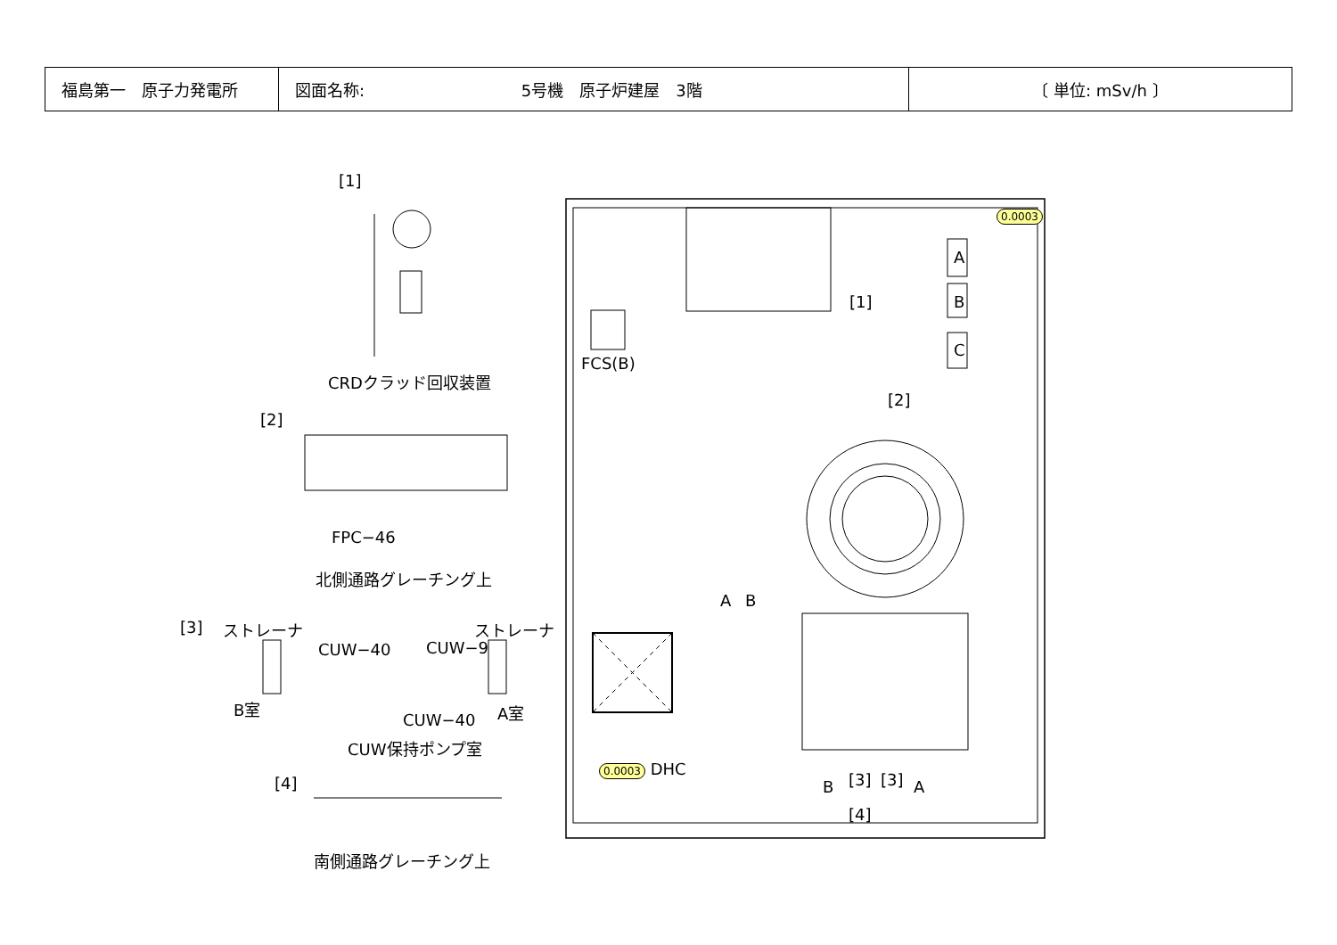| 福島第一 原子力発電所 | 図面名称: 5号機 原子炉建屋 3階 | 〔 単位: mSv/h 〕 |
[1]
CRDクラッド回収装置
[2]
FPC−46
北側通路グレーチング上
[3] ストレーナ ストレーナ
CUW−40 CUW−9
B室 A室
CUW−40
CUW保持ポンプ室
[4]
南側通路グレーチング上
A
B
C
[1]
FCS(B)
[2]
A B
B [3] [3] A
[4]
0.0003
0.0003 DHC